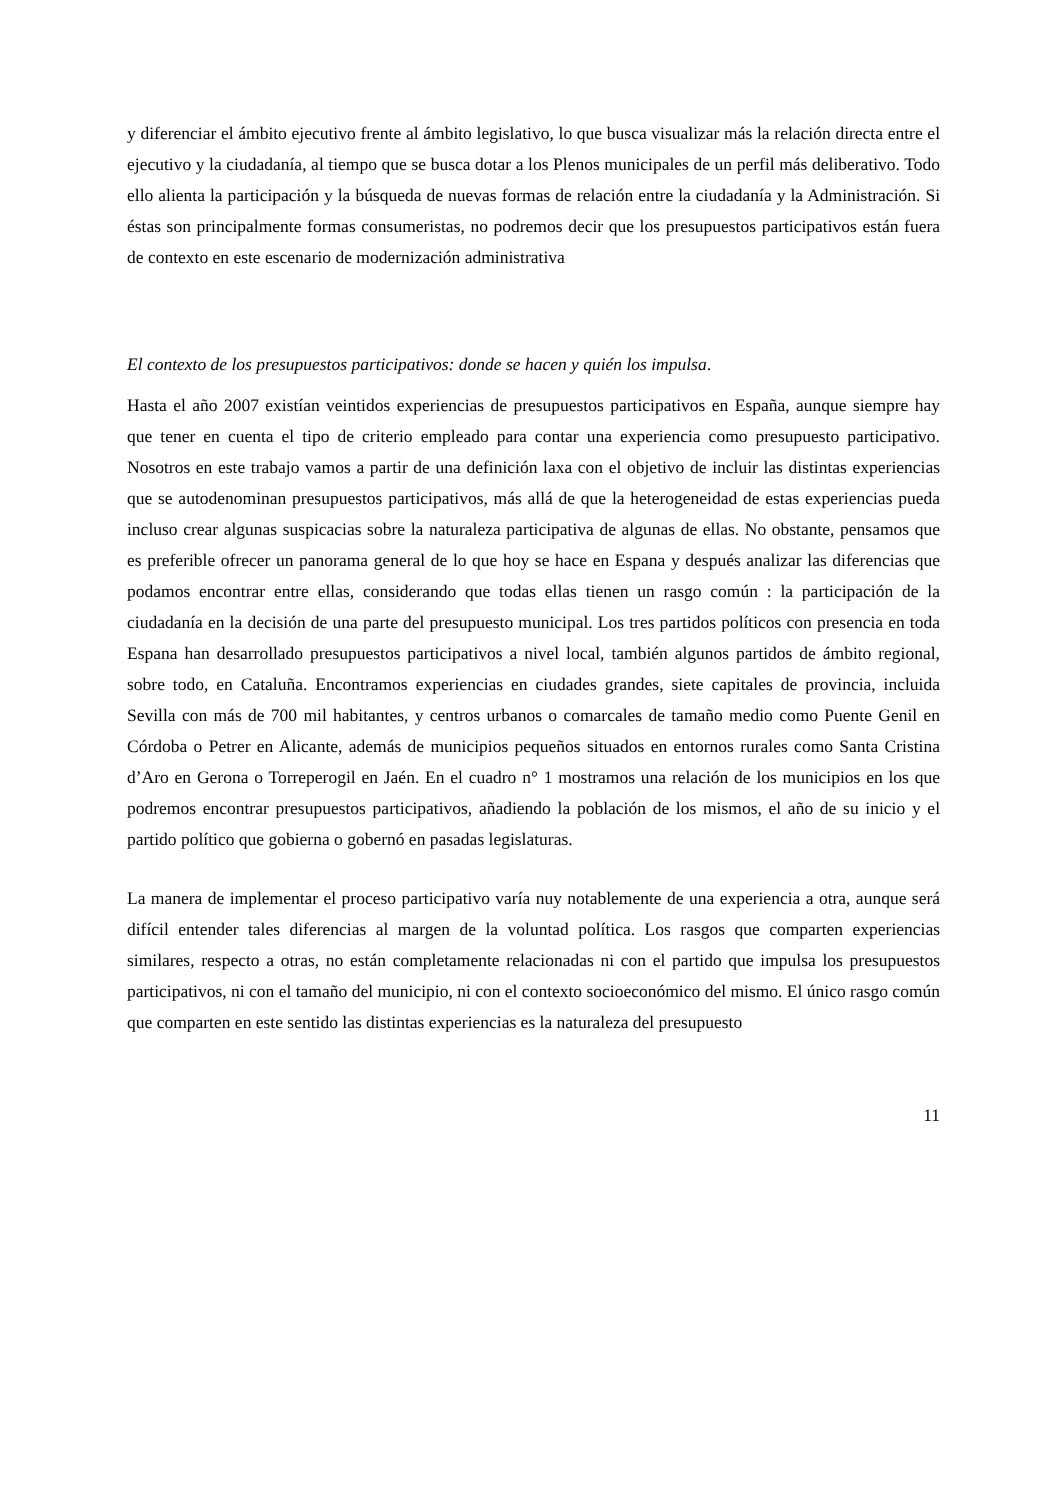y diferenciar el ámbito ejecutivo frente al ámbito legislativo, lo que busca visualizar más la relación directa entre el ejecutivo y la ciudadanía, al tiempo que se busca dotar a los Plenos municipales de un perfil más deliberativo. Todo ello alienta la participación y la búsqueda de nuevas formas de relación entre la ciudadanía y la Administración. Si éstas son principalmente formas consumeristas, no podremos decir que los presupuestos participativos están fuera de contexto en este escenario de modernización administrativa
El contexto de los presupuestos participativos: donde se hacen y quién los impulsa.
Hasta el año 2007 existían veintidos experiencias de presupuestos participativos en España, aunque siempre hay que tener en cuenta el tipo de criterio empleado para contar una experiencia como presupuesto participativo. Nosotros en este trabajo vamos a partir de una definición laxa con el objetivo de incluir las distintas experiencias que se autodenominan presupuestos participativos, más allá de que la heterogeneidad de estas experiencias pueda incluso crear algunas suspicacias sobre la naturaleza participativa de algunas de ellas. No obstante, pensamos que es preferible ofrecer un panorama general de lo que hoy se hace en Espana y después analizar las diferencias que podamos encontrar entre ellas, considerando que todas ellas tienen un rasgo común : la participación de la ciudadanía en la decisión de una parte del presupuesto municipal. Los tres partidos políticos con presencia en toda Espana han desarrollado presupuestos participativos a nivel local, también algunos partidos de ámbito regional, sobre todo, en Cataluña. Encontramos experiencias en ciudades grandes, siete capitales de provincia, incluida Sevilla con más de 700 mil habitantes, y centros urbanos o comarcales de tamaño medio como Puente Genil en Córdoba o Petrer en Alicante, además de municipios pequeños situados en entornos rurales como Santa Cristina d’Aro en Gerona o Torreperogil en Jaén. En el cuadro n° 1 mostramos una relación de los municipios en los que podremos encontrar presupuestos participativos, añadiendo la población de los mismos, el año de su inicio y el partido político que gobierna o gobernó en pasadas legislaturas.
La manera de implementar el proceso participativo varía nuy notablemente de una experiencia a otra, aunque será difícil entender tales diferencias al margen de la voluntad política. Los rasgos que comparten experiencias similares, respecto a otras, no están completamente relacionadas ni con el partido que impulsa los presupuestos participativos, ni con el tamaño del municipio, ni con el contexto socioeconómico del mismo. El único rasgo común que comparten en este sentido las distintas experiencias es la naturaleza del presupuesto
11